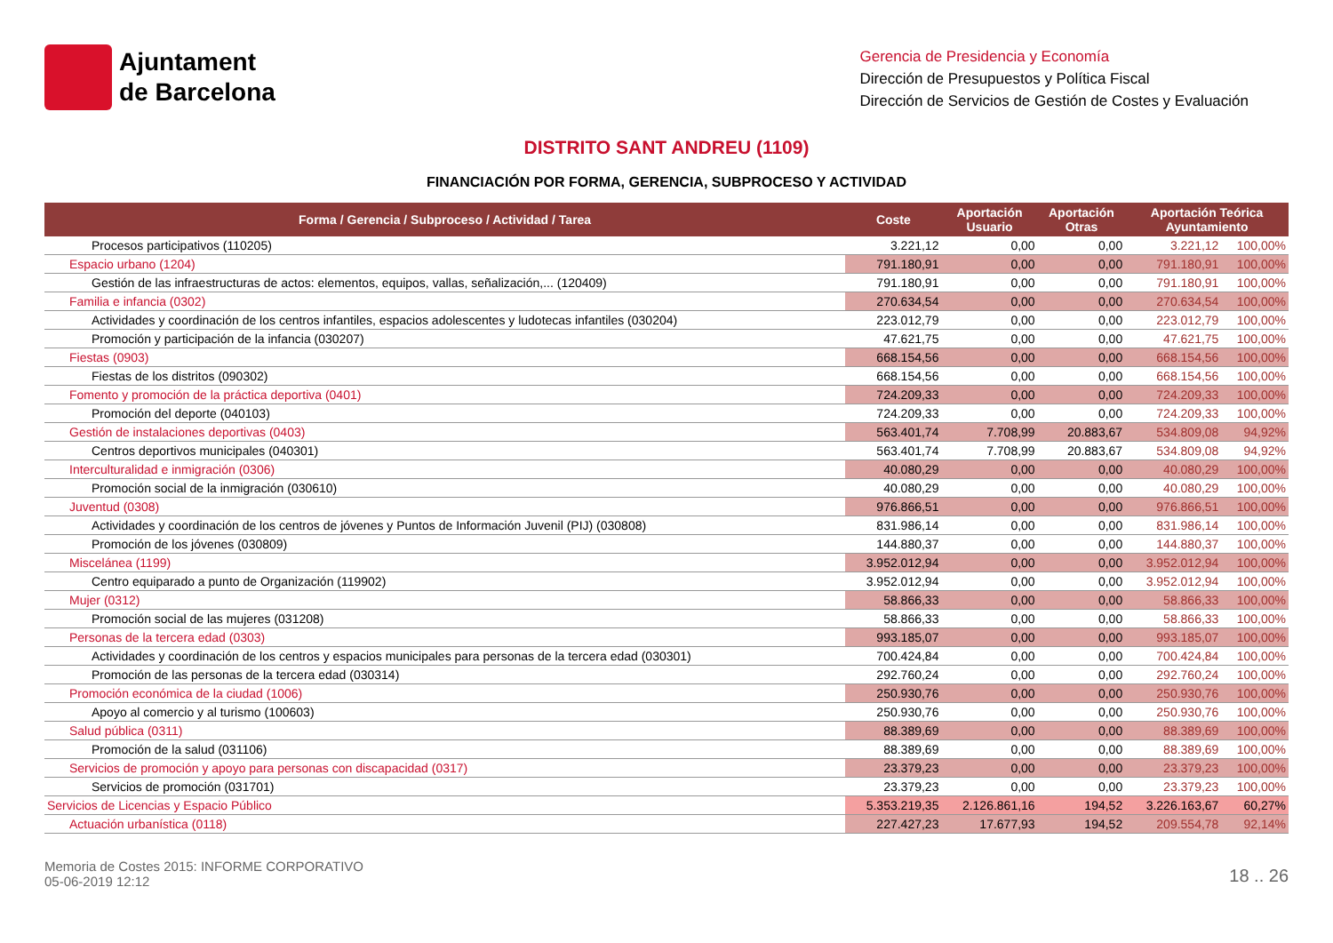Ajuntament
de Barcelona
Gerencia de Presidencia y Economía
Dirección de Presupuestos y Política Fiscal
Dirección de Servicios de Gestión de Costes y Evaluación
DISTRITO SANT ANDREU (1109)
FINANCIACIÓN POR FORMA, GERENCIA, SUBPROCESO Y ACTIVIDAD
| Forma / Gerencia / Subproceso / Actividad / Tarea | Coste | Aportación Usuario | Aportación Otras | Aportación Teórica Ayuntamiento | |
| --- | --- | --- | --- | --- | --- |
| Procesos participativos (110205) | 3.221,12 | 0,00 | 0,00 | 3.221,12 | 100,00% |
| Espacio urbano (1204) | 791.180,91 | 0,00 | 0,00 | 791.180,91 | 100,00% |
| Gestión de las infraestructuras de actos: elementos, equipos, vallas, señalización,... (120409) | 791.180,91 | 0,00 | 0,00 | 791.180,91 | 100,00% |
| Familia e infancia (0302) | 270.634,54 | 0,00 | 0,00 | 270.634,54 | 100,00% |
| Actividades y coordinación de los centros infantiles, espacios adolescentes y ludotecas infantiles (030204) | 223.012,79 | 0,00 | 0,00 | 223.012,79 | 100,00% |
| Promoción y participación de la infancia (030207) | 47.621,75 | 0,00 | 0,00 | 47.621,75 | 100,00% |
| Fiestas (0903) | 668.154,56 | 0,00 | 0,00 | 668.154,56 | 100,00% |
| Fiestas de los distritos (090302) | 668.154,56 | 0,00 | 0,00 | 668.154,56 | 100,00% |
| Fomento y promoción de la práctica deportiva (0401) | 724.209,33 | 0,00 | 0,00 | 724.209,33 | 100,00% |
| Promoción del deporte (040103) | 724.209,33 | 0,00 | 0,00 | 724.209,33 | 100,00% |
| Gestión de instalaciones deportivas (0403) | 563.401,74 | 7.708,99 | 20.883,67 | 534.809,08 | 94,92% |
| Centros deportivos municipales (040301) | 563.401,74 | 7.708,99 | 20.883,67 | 534.809,08 | 94,92% |
| Interculturalidad e inmigración (0306) | 40.080,29 | 0,00 | 0,00 | 40.080,29 | 100,00% |
| Promoción social de la inmigración (030610) | 40.080,29 | 0,00 | 0,00 | 40.080,29 | 100,00% |
| Juventud (0308) | 976.866,51 | 0,00 | 0,00 | 976.866,51 | 100,00% |
| Actividades y coordinación de los centros de jóvenes y Puntos de Información Juvenil (PIJ) (030808) | 831.986,14 | 0,00 | 0,00 | 831.986,14 | 100,00% |
| Promoción de los jóvenes (030809) | 144.880,37 | 0,00 | 0,00 | 144.880,37 | 100,00% |
| Miscelánea (1199) | 3.952.012,94 | 0,00 | 0,00 | 3.952.012,94 | 100,00% |
| Centro equiparado a punto de Organización (119902) | 3.952.012,94 | 0,00 | 0,00 | 3.952.012,94 | 100,00% |
| Mujer (0312) | 58.866,33 | 0,00 | 0,00 | 58.866,33 | 100,00% |
| Promoción social de las mujeres (031208) | 58.866,33 | 0,00 | 0,00 | 58.866,33 | 100,00% |
| Personas de la tercera edad (0303) | 993.185,07 | 0,00 | 0,00 | 993.185,07 | 100,00% |
| Actividades y coordinación de los centros y espacios municipales para personas de la tercera edad (030301) | 700.424,84 | 0,00 | 0,00 | 700.424,84 | 100,00% |
| Promoción de las personas de la tercera edad (030314) | 292.760,24 | 0,00 | 0,00 | 292.760,24 | 100,00% |
| Promoción económica de la ciudad (1006) | 250.930,76 | 0,00 | 0,00 | 250.930,76 | 100,00% |
| Apoyo al comercio y al turismo (100603) | 250.930,76 | 0,00 | 0,00 | 250.930,76 | 100,00% |
| Salud pública (0311) | 88.389,69 | 0,00 | 0,00 | 88.389,69 | 100,00% |
| Promoción de la salud (031106) | 88.389,69 | 0,00 | 0,00 | 88.389,69 | 100,00% |
| Servicios de promoción y apoyo para personas con discapacidad (0317) | 23.379,23 | 0,00 | 0,00 | 23.379,23 | 100,00% |
| Servicios de promoción (031701) | 23.379,23 | 0,00 | 0,00 | 23.379,23 | 100,00% |
| Servicios de Licencias y Espacio Público | 5.353.219,35 | 2.126.861,16 | 194,52 | 3.226.163,67 | 60,27% |
| Actuación urbanística (0118) | 227.427,23 | 17.677,93 | 194,52 | 209.554,78 | 92,14% |
Memoria de Costes 2015: INFORME CORPORATIVO
05-06-2019 12:12
18 .. 26